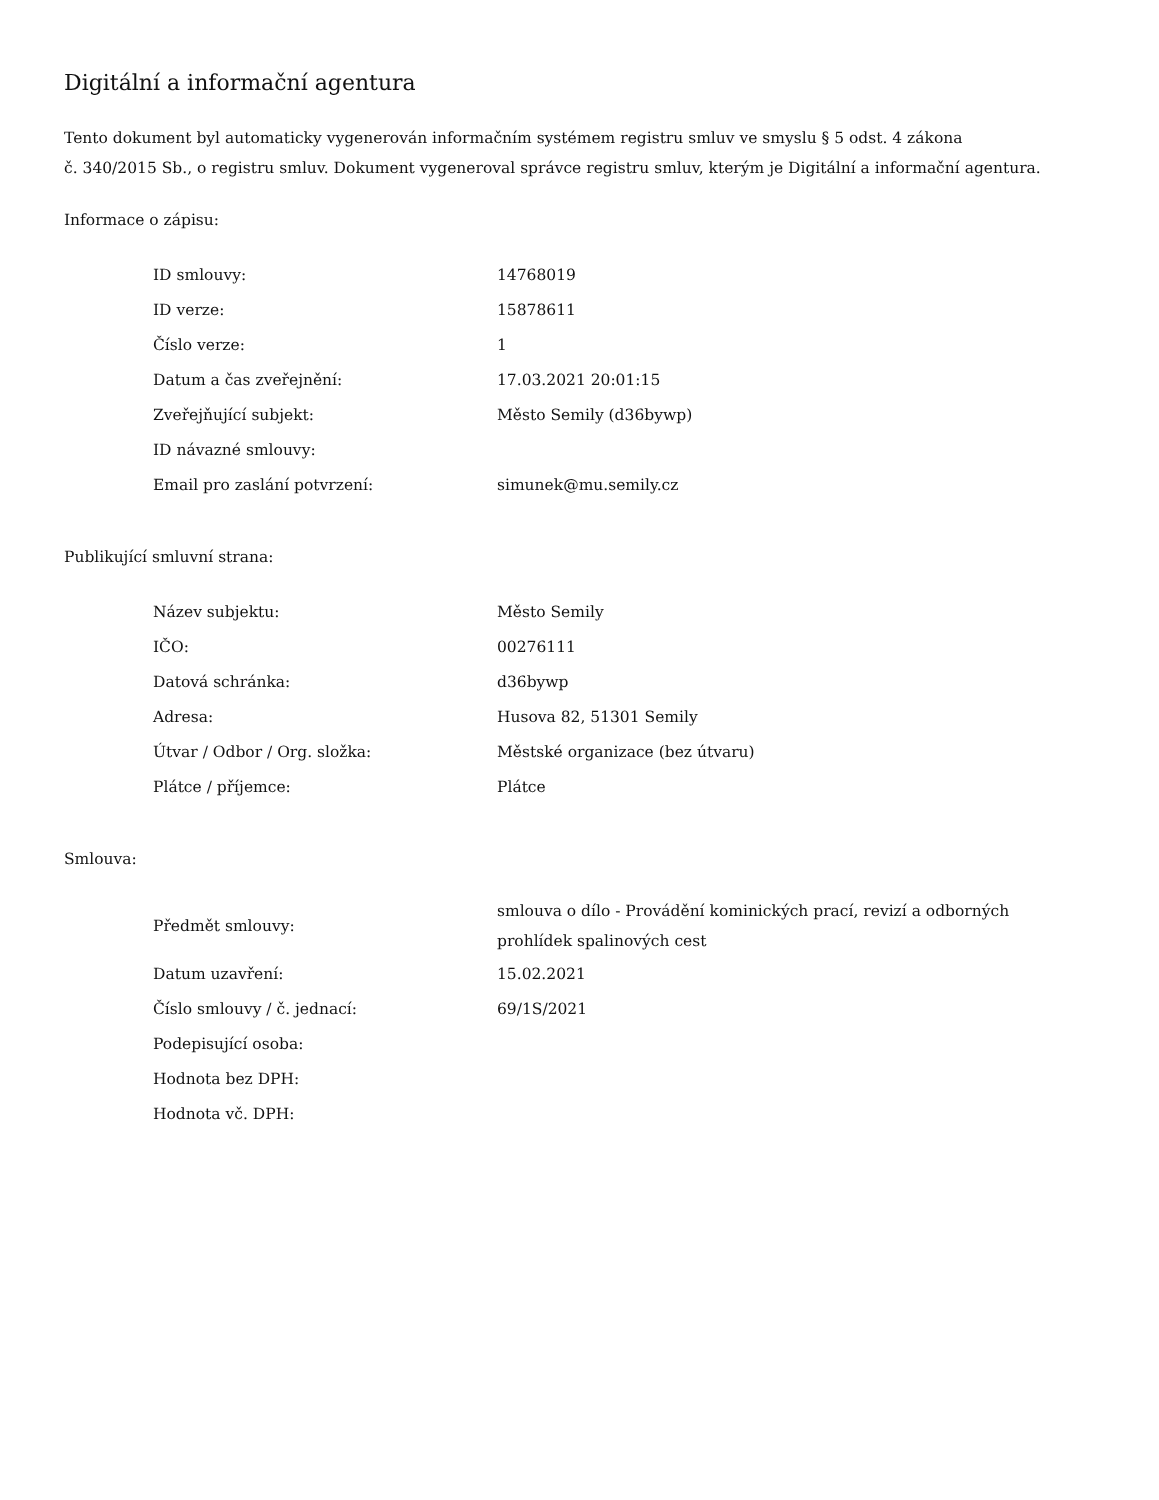Digitální a informační agentura
Tento dokument byl automaticky vygenerován informačním systémem registru smluv ve smyslu § 5 odst. 4 zákona
č. 340/2015 Sb., o registru smluv. Dokument vygeneroval správce registru smluv, kterým je Digitální a informační agentura.
Informace o zápisu:
| ID smlouvy: | 14768019 |
| ID verze: | 15878611 |
| Číslo verze: | 1 |
| Datum a čas zveřejnění: | 17.03.2021 20:01:15 |
| Zveřejňující subjekt: | Město Semily (d36bywp) |
| ID návazné smlouvy: | |
| Email pro zaslání potvrzení: | simunek@mu.semily.cz |
Publikující smluvní strana:
| Název subjektu: | Město Semily |
| IČO: | 00276111 |
| Datová schránka: | d36bywp |
| Adresa: | Husova 82, 51301 Semily |
| Útvar / Odbor / Org. složka: | Městské organizace (bez útvaru) |
| Plátce / příjemce: | Plátce |
Smlouva:
| Předmět smlouvy: | smlouva o dílo - Provádění kominických prací, revizí a odborných prohlídek spalinových cest |
| Datum uzavření: | 15.02.2021 |
| Číslo smlouvy / č. jednací: | 69/1S/2021 |
| Podepisující osoba: | |
| Hodnota bez DPH: | |
| Hodnota vč. DPH: | |